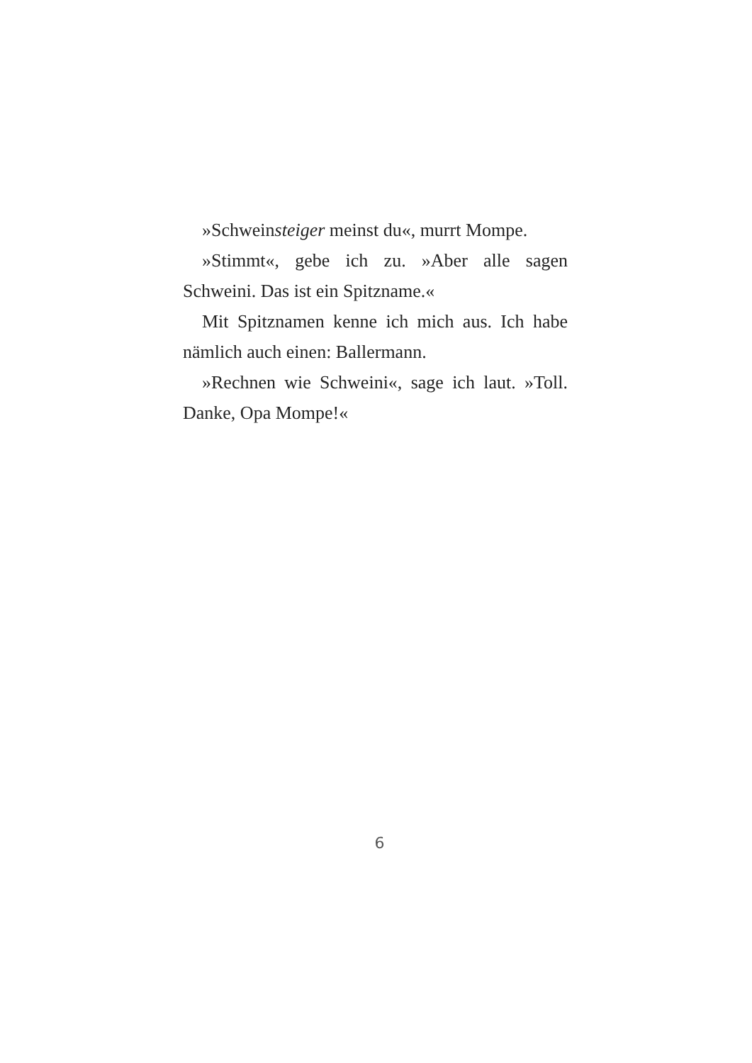»Schweinsteiger meinst du«, murrt Mompe.
»Stimmt«, gebe ich zu. »Aber alle sagen Schweini. Das ist ein Spitzname.«
Mit Spitznamen kenne ich mich aus. Ich habe nämlich auch einen: Ballermann.
»Rechnen wie Schweini«, sage ich laut. »Toll. Danke, Opa Mompe!«
6